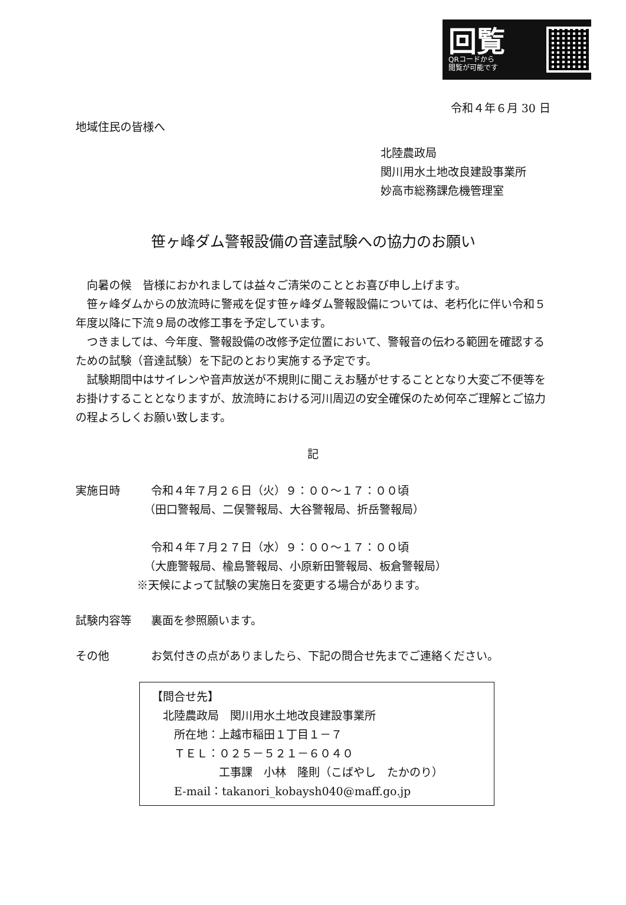回覧
QRコードから
閲覧が可能です
令和４年６月 30 日
地域住民の皆様へ
北陸農政局
関川用水土地改良建設事業所
妙高市総務課危機管理室
笹ヶ峰ダム警報設備の音達試験への協力のお願い
向暑の候　皆様におかれましては益々ご清栄のこととお喜び申し上げます。
笹ヶ峰ダムからの放流時に警戒を促す笹ヶ峰ダム警報設備については、老朽化に伴い令和５年度以降に下流９局の改修工事を予定しています。
つきましては、今年度、警報設備の改修予定位置において、警報音の伝わる範囲を確認するための試験（音達試験）を下記のとおり実施する予定です。
試験期間中はサイレンや音声放送が不規則に聞こえお騒がせすることとなり大変ご不便等をお掛けすることとなりますが、放流時における河川周辺の安全確保のため何卒ご理解とご協力の程よろしくお願い致します。
記
実施日時 令和４年７月２６日（火）９：００～１７：００頃
（田口警報局、二俣警報局、大谷警報局、折岳警報局）
令和４年７月２７日（水）９：００～１７：００頃
（大鹿警報局、楡島警報局、小原新田警報局、板倉警報局）
※天候によって試験の実施日を変更する場合があります。
試験内容等 裏面を参照願います。
その他 お気付きの点がありましたら、下記の問合せ先までご連絡ください。
【問合せ先】
　北陸農政局　関川用水土地改良建設事業所
　　所在地：上越市稲田１丁目１－７
　　ＴＥＬ：０２５－５２１－６０４０
　　　　　　工事課　小林　隆則（こばやし　たかのり）
　　E-mail：takanori_kobaysh040@maff.go.jp